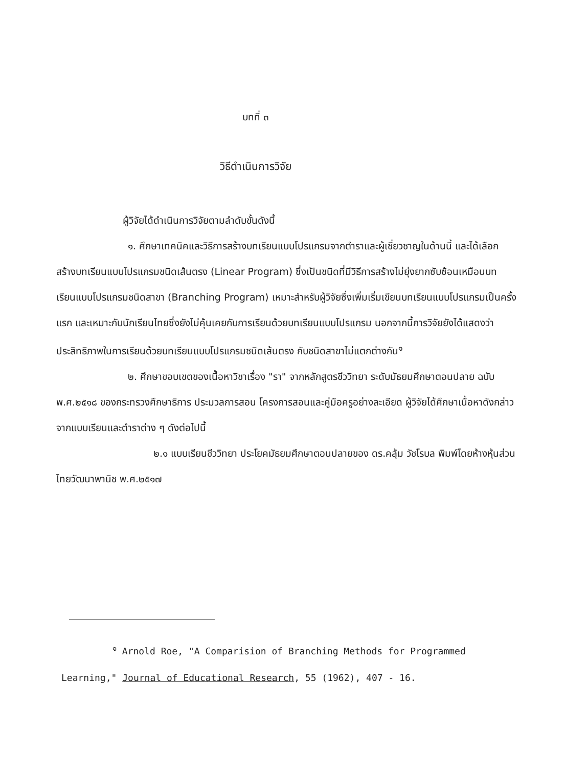บทที่ ๓
วิธีดำเนินการวิจัย
ผู้วิจัยได้ดำเนินการวิจัยตามลำดับขั้นดังนี้
๑. ศึกษาเทคนิคและวิธีการสร้างบทเรียนแบบโปรแกรมจากตำราและผู้เชี่ยวชาญในด้านนี้ และได้เลือกสร้างบทเรียนแบบโปรแกรมชนิดเส้นตรง (Linear Program) ซึ่งเป็นชนิดที่มีวิธีการสร้างไม่ยุ่งยากซับซ้อนเหมือนบทเรียนแบบโปรแกรมชนิดสาขา (Branching Program) เหมาะสำหรับผู้วิจัยซึ่งเพิ่มเริ่มเขียนบทเรียนแบบโปรแกรมเป็นครั้งแรก และเหมาะกับนักเรียนไทยซึ่งยังไม่คุ้นเคยกับการเรียนด้วยบทเรียนแบบโปรแกรม นอกจากนี้การวิจัยยังได้แสดงว่าประสิทธิภาพในการเรียนด้วยบทเรียนแบบโปรแกรมชนิดเส้นตรง กับชนิดสาขาไม่แตกต่างกัน<sup>๑</sup>
๒. ศึกษาขอบเขตของเนื้อหาวิชาเรื่อง "รา" จากหลักสูตรชีววิทยา ระดับมัธยมศึกษาตอนปลาย ฉบับ พ.ศ.๒๕๑๘ ของกระทรวงศึกษาธิการ ประมวลการสอน โครงการสอนและคู่มือครูอย่างละเอียด ผู้วิจัยได้ศึกษาเนื้อหาดังกล่าวจากแบบเรียนและตำราต่าง ๆ ดังต่อไปนี้
๒.๑ แบบเรียนชีววิทยา ประโยคมัธยมศึกษาตอนปลายของ ดร.คลุ้ม วัชโรบล พิมพ์โดยห้างหุ้นส่วนไทยวัฒนาพานิช พ.ศ.๒๕๑๗
<sup>๑</sup> Arnold Roe, "A Comparision of Branching Methods for Programmed Learning," Journal of Educational Research, 55 (1962), 407 - 16.